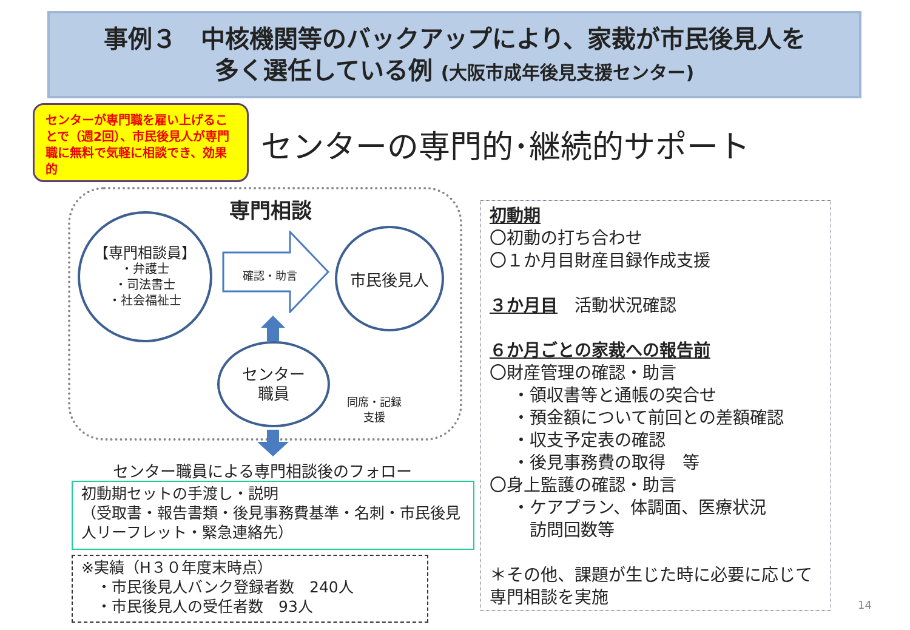事例３　中核機関等のバックアップにより、家裁が市民後見人を
多く選任している例 (大阪市成年後見支援センター)
センターが専門職を雇い上げることで（週2回）、市民後見人が専門職に無料で気軽に相談でき、効果的
センターの専門的･継続的サポート
専門相談
【専門相談員】
・弁護士
・司法書士
・社会福祉士
確認・助言
市民後見人
センター
職員
同席・記録
支援
センター職員による専門相談後のフォロー
初動期セットの手渡し・説明
（受取書・報告書類・後見事務費基準・名刺・市民後見人リーフレット・緊急連絡先）
※実績（H３０年度末時点）
　・市民後見人バンク登録者数　240人
　・市民後見人の受任者数　93人
初動期
〇初動の打ち合わせ
〇１か月目財産目録作成支援
３か月目　活動状況確認
６か月ごとの家裁への報告前
〇財産管理の確認・助言
・領収書等と通帳の突合せ
・預金額について前回との差額確認
・収支予定表の確認
・後見事務費の取得　等
〇身上監護の確認・助言
・ケアプラン、体調面、医療状況
　訪問回数等
＊その他、課題が生じた時に必要に応じて専門相談を実施
14